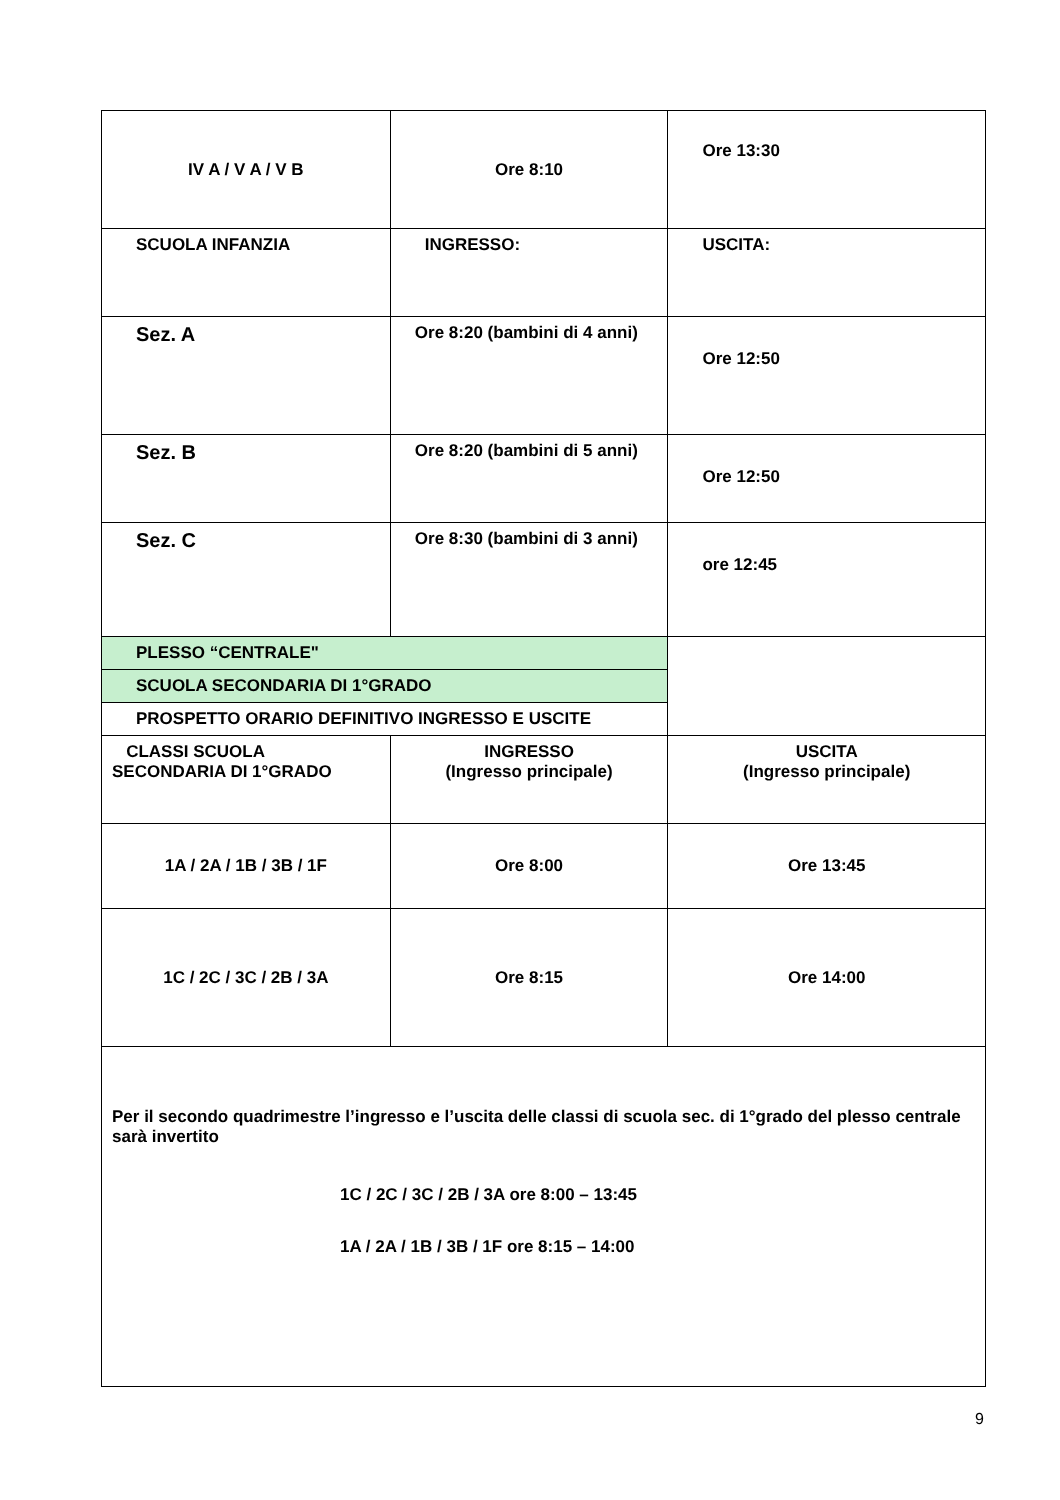| IV A / V A / V B | Ore 8:10 | Ore 13:30 |
| SCUOLA INFANZIA | INGRESSO: | USCITA: |
| Sez. A | Ore 8:20 (bambini di 4 anni) | Ore 12:50 |
| Sez. B | Ore 8:20 (bambini di 5 anni) | Ore 12:50 |
| Sez. C | Ore 8:30 (bambini di 3 anni) | ore 12:45 |
| PLESSO “CENTRALE" | | |
| SCUOLA SECONDARIA DI 1°GRADO | | |
| PROSPETTO ORARIO DEFINITIVO INGRESSO E USCITE | | |
| CLASSI SCUOLA SECONDARIA DI 1°GRADO | INGRESSO (Ingresso principale) | USCITA (Ingresso principale) |
| 1A / 2A / 1B / 3B / 1F | Ore 8:00 | Ore 13:45 |
| 1C / 2C / 3C / 2B / 3A | Ore 8:15 | Ore 14:00 |
| Per il secondo quadrimestre l’ingresso e l’uscita delle classi di scuola sec. di 1°grado del plesso centrale sarà invertito 1C / 2C / 3C / 2B / 3A ore 8:00 – 13:45 1A / 2A / 1B / 3B / 1F ore 8:15 – 14:00 | | |
9